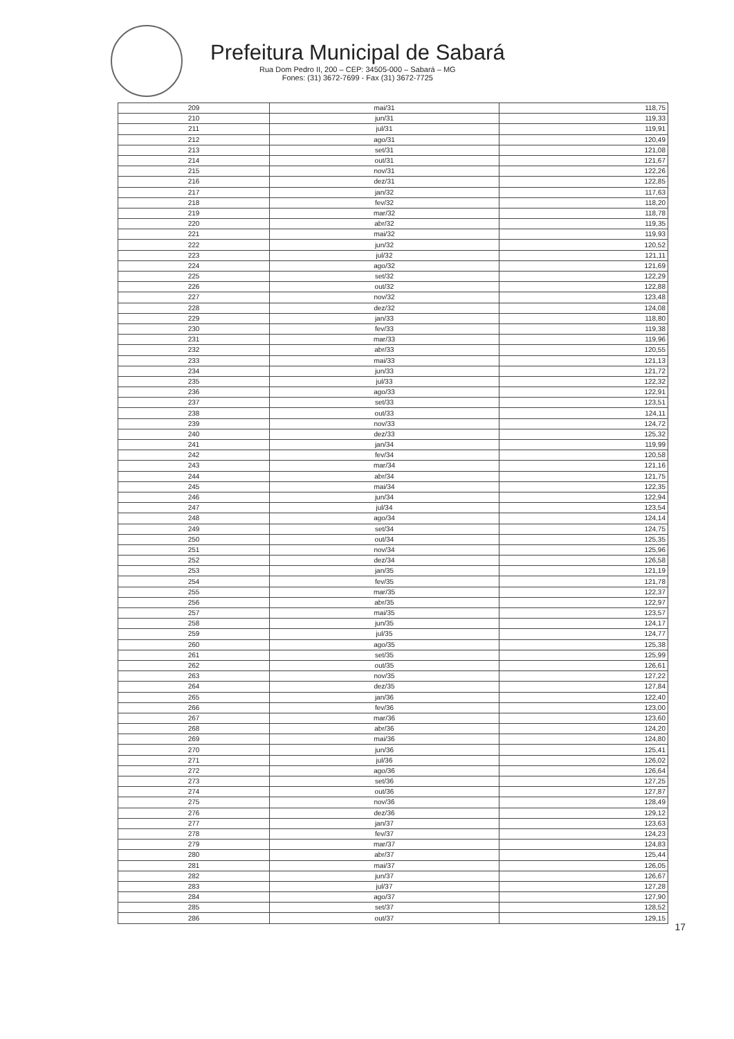Prefeitura Municipal de Sabará
Rua Dom Pedro II, 200 – CEP: 34505-000 – Sabará – MG
Fones: (31) 3672-7699 - Fax (31) 3672-7725
| 209 | mai/31 | 118,75 |
| 210 | jun/31 | 119,33 |
| 211 | jul/31 | 119,91 |
| 212 | ago/31 | 120,49 |
| 213 | set/31 | 121,08 |
| 214 | out/31 | 121,67 |
| 215 | nov/31 | 122,26 |
| 216 | dez/31 | 122,85 |
| 217 | jan/32 | 117,63 |
| 218 | fev/32 | 118,20 |
| 219 | mar/32 | 118,78 |
| 220 | abr/32 | 119,35 |
| 221 | mai/32 | 119,93 |
| 222 | jun/32 | 120,52 |
| 223 | jul/32 | 121,11 |
| 224 | ago/32 | 121,69 |
| 225 | set/32 | 122,29 |
| 226 | out/32 | 122,88 |
| 227 | nov/32 | 123,48 |
| 228 | dez/32 | 124,08 |
| 229 | jan/33 | 118,80 |
| 230 | fev/33 | 119,38 |
| 231 | mar/33 | 119,96 |
| 232 | abr/33 | 120,55 |
| 233 | mai/33 | 121,13 |
| 234 | jun/33 | 121,72 |
| 235 | jul/33 | 122,32 |
| 236 | ago/33 | 122,91 |
| 237 | set/33 | 123,51 |
| 238 | out/33 | 124,11 |
| 239 | nov/33 | 124,72 |
| 240 | dez/33 | 125,32 |
| 241 | jan/34 | 119,99 |
| 242 | fev/34 | 120,58 |
| 243 | mar/34 | 121,16 |
| 244 | abr/34 | 121,75 |
| 245 | mai/34 | 122,35 |
| 246 | jun/34 | 122,94 |
| 247 | jul/34 | 123,54 |
| 248 | ago/34 | 124,14 |
| 249 | set/34 | 124,75 |
| 250 | out/34 | 125,35 |
| 251 | nov/34 | 125,96 |
| 252 | dez/34 | 126,58 |
| 253 | jan/35 | 121,19 |
| 254 | fev/35 | 121,78 |
| 255 | mar/35 | 122,37 |
| 256 | abr/35 | 122,97 |
| 257 | mai/35 | 123,57 |
| 258 | jun/35 | 124,17 |
| 259 | jul/35 | 124,77 |
| 260 | ago/35 | 125,38 |
| 261 | set/35 | 125,99 |
| 262 | out/35 | 126,61 |
| 263 | nov/35 | 127,22 |
| 264 | dez/35 | 127,84 |
| 265 | jan/36 | 122,40 |
| 266 | fev/36 | 123,00 |
| 267 | mar/36 | 123,60 |
| 268 | abr/36 | 124,20 |
| 269 | mai/36 | 124,80 |
| 270 | jun/36 | 125,41 |
| 271 | jul/36 | 126,02 |
| 272 | ago/36 | 126,64 |
| 273 | set/36 | 127,25 |
| 274 | out/36 | 127,87 |
| 275 | nov/36 | 128,49 |
| 276 | dez/36 | 129,12 |
| 277 | jan/37 | 123,63 |
| 278 | fev/37 | 124,23 |
| 279 | mar/37 | 124,83 |
| 280 | abr/37 | 125,44 |
| 281 | mai/37 | 126,05 |
| 282 | jun/37 | 126,67 |
| 283 | jul/37 | 127,28 |
| 284 | ago/37 | 127,90 |
| 285 | set/37 | 128,52 |
| 286 | out/37 | 129,15 |
17